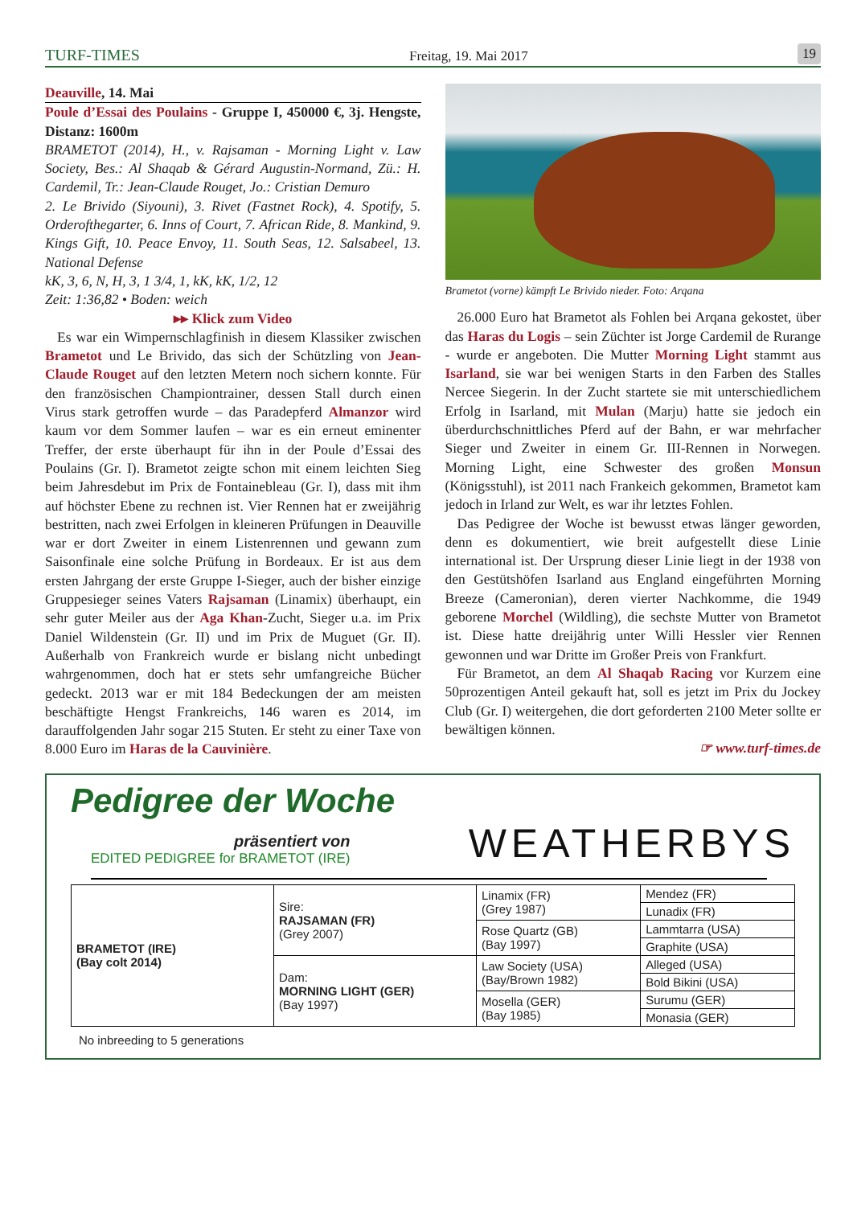TURF-TIMES Freitag, 19. Mai 2017 19
Deauville, 14. Mai
Poule d’Essai des Poulains - Gruppe I, 450000 €, 3j. Hengste, Distanz: 1600m
BRAMETOT (2014), H., v. Rajsaman - Morning Light v. Law Society, Bes.: Al Shaqab & Gérard Augustin-Normand, Zü.: H. Cardemil, Tr.: Jean-Claude Rouget, Jo.: Cristian Demuro
2. Le Brivido (Siyouni), 3. Rivet (Fastnet Rock), 4. Spotify, 5. Orderofthegarter, 6. Inns of Court, 7. African Ride, 8. Mankind, 9. Kings Gift, 10. Peace Envoy, 11. South Seas, 12. Salsabeel, 13. National Defense
kK, 3, 6, N, H, 3, 1 3/4, 1, kK, kK, 1/2, 12
Zeit: 1:36,82 • Boden: weich
▸▸ Klick zum Video
Es war ein Wimpernschlagfinish in diesem Klassiker zwischen Brametot und Le Brivido, das sich der Schützling von Jean-Claude Rouget auf den letzten Metern noch sichern konnte. Für den französischen Championtrainer, dessen Stall durch einen Virus stark getroffen wurde – das Paradepferd Almanzor wird kaum vor dem Sommer laufen – war es ein erneut eminenter Treffer, der erste überhaupt für ihn in der Poule d’Essai des Poulains (Gr. I). Brametot zeigte schon mit einem leichten Sieg beim Jahresdebut im Prix de Fontainebleau (Gr. I), dass mit ihm auf höchster Ebene zu rechnen ist. Vier Rennen hat er zweijährig bestritten, nach zwei Erfolgen in kleineren Prüfungen in Deauville war er dort Zweiter in einem Listenrennen und gewann zum Saisonfinale eine solche Prüfung in Bordeaux. Er ist aus dem ersten Jahrgang der erste Gruppe I-Sieger, auch der bisher einzige Gruppesieger seines Vaters Rajsaman (Linamix) überhaupt, ein sehr guter Meiler aus der Aga Khan-Zucht, Sieger u.a. im Prix Daniel Wildenstein (Gr. II) und im Prix de Muguet (Gr. II). Außerhalb von Frankreich wurde er bislang nicht unbedingt wahrgenommen, doch hat er stets sehr umfangreiche Bücher gedeckt. 2013 war er mit 184 Bedeckungen der am meisten beschäftigte Hengst Frankreichs, 146 waren es 2014, im darauffolgenden Jahr sogar 215 Stuten. Er steht zu einer Taxe von 8.000 Euro im Haras de la Cauvinière.
Brametot (vorne) kämpft Le Brivido nieder. Foto: Arqana
26.000 Euro hat Brametot als Fohlen bei Arqana gekostet, über das Haras du Logis – sein Züchter ist Jorge Cardemil de Rurange - wurde er angeboten. Die Mutter Morning Light stammt aus Isarland, sie war bei wenigen Starts in den Farben des Stalles Nercee Siegerin. In der Zucht startete sie mit unterschiedlichem Erfolg in Isarland, mit Mulan (Marju) hatte sie jedoch ein überdurchschnittliches Pferd auf der Bahn, er war mehrfacher Sieger und Zweiter in einem Gr. III-Rennen in Norwegen. Morning Light, eine Schwester des großen Monsun (Königsstuhl), ist 2011 nach Frankeich gekommen, Brametot kam jedoch in Irland zur Welt, es war ihr letztes Fohlen.
Das Pedigree der Woche ist bewusst etwas länger geworden, denn es dokumentiert, wie breit aufgestellt diese Linie international ist. Der Ursprung dieser Linie liegt in der 1938 von den Gestütshöfen Isarland aus England eingeführten Morning Breeze (Cameronian), deren vierter Nachkomme, die 1949 geborene Morchel (Wildling), die sechste Mutter von Brametot ist. Diese hatte dreijährig unter Willi Hessler vier Rennen gewonnen und war Dritte im Großer Preis von Frankfurt.
Für Brametot, an dem Al Shaqab Racing vor Kurzem eine 50prozentigen Anteil gekauft hat, soll es jetzt im Prix du Jockey Club (Gr. I) weitergehen, die dort geforderten 2100 Meter sollte er bewältigen können.
☞ www.turf-times.de
Pedigree der Woche
präsentiert von
EDITED PEDIGREE for BRAMETOT (IRE)
WEATHERBYS
| BRAMETOT (IRE) (Bay colt 2014) | Sire: RAJSAMAN (FR) (Grey 2007) | Linamix (FR) (Grey 1987) | Mendez (FR) |
| | | | Lunadix (FR) |
| | | Rose Quartz (GB) (Bay 1997) | Lammtarra (USA) |
| | | | Graphite (USA) |
| | Dam: MORNING LIGHT (GER) (Bay 1997) | Law Society (USA) (Bay/Brown 1982) | Alleged (USA) |
| | | | Bold Bikini (USA) |
| | | Mosella (GER) (Bay 1985) | Surumu (GER) |
| | | | Monasia (GER) |
No inbreeding to 5 generations